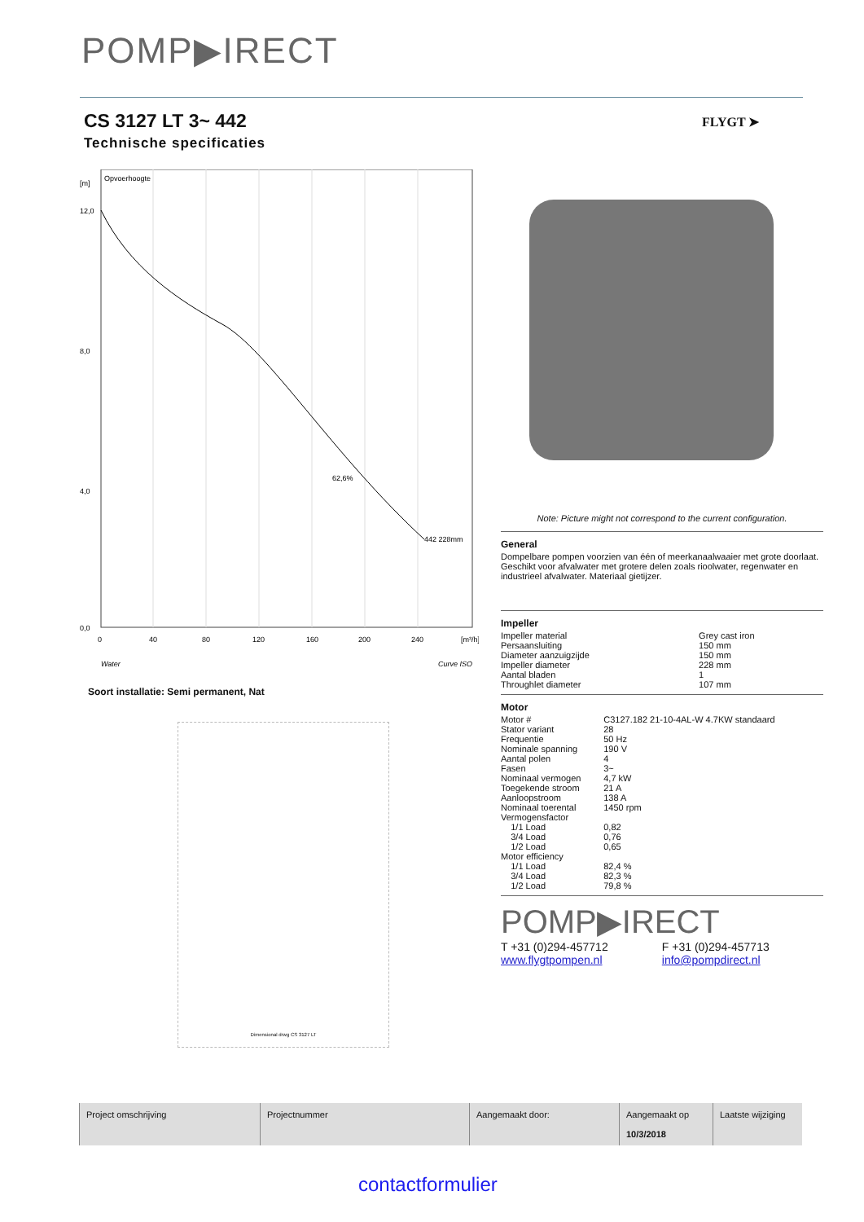POMP▶IRECT
CS 3127 LT 3~ 442
Technische specificaties
FLYGT ➤
Opvoerhoogte
[m]
12,0
8,0
4,0
0,0
62,6%
442 228mm
0
40
80
120
160
200
240
[m³/h]
Water
Curve ISO
Soort installatie: Semi permanent, Nat
Dimensional drwg CS 3127 LT
Note: Picture might not correspond to the current configuration.
General
Dompelbare pompen voorzien van één of meerkanaalwaaier met grote doorlaat. Geschikt voor afvalwater met grotere delen zoals rioolwater, regenwater en industrieel afvalwater. Materiaal gietijzer.
Impeller
| Impeller material | Grey cast iron |
| Persaansluiting | 150 mm |
| Diameter aanzuigzijde | 150 mm |
| Impeller diameter | 228 mm |
| Aantal bladen | 1 |
| Throughlet diameter | 107 mm |
Motor
| Motor # | C3127.182 21-10-4AL-W 4.7KW standaard |
| Stator variant | 28 |
| Frequentie | 50 Hz |
| Nominale spanning | 190 V |
| Aantal polen | 4 |
| Fasen | 3~ |
| Nominaal vermogen | 4,7 kW |
| Toegekende stroom | 21 A |
| Aanloopstroom | 138 A |
| Nominaal toerental | 1450 rpm |
| Vermogensfactor | |
| 1/1 Load | 0,82 |
| 3/4 Load | 0,76 |
| 1/2 Load | 0,65 |
| Motor efficiency | |
| 1/1 Load | 82,4 % |
| 3/4 Load | 82,3 % |
| 1/2 Load | 79,8 % |
POMP▶IRECT
| T +31 (0)294-457712 | F +31 (0)294-457713 |
| www.flygtpompen.nl | info@pompdirect.nl |
| Project omschrijving | Projectnummer | Aangemaakt door: | Aangemaakt op 10/3/2018 | Laatste wijziging |
contactformulier